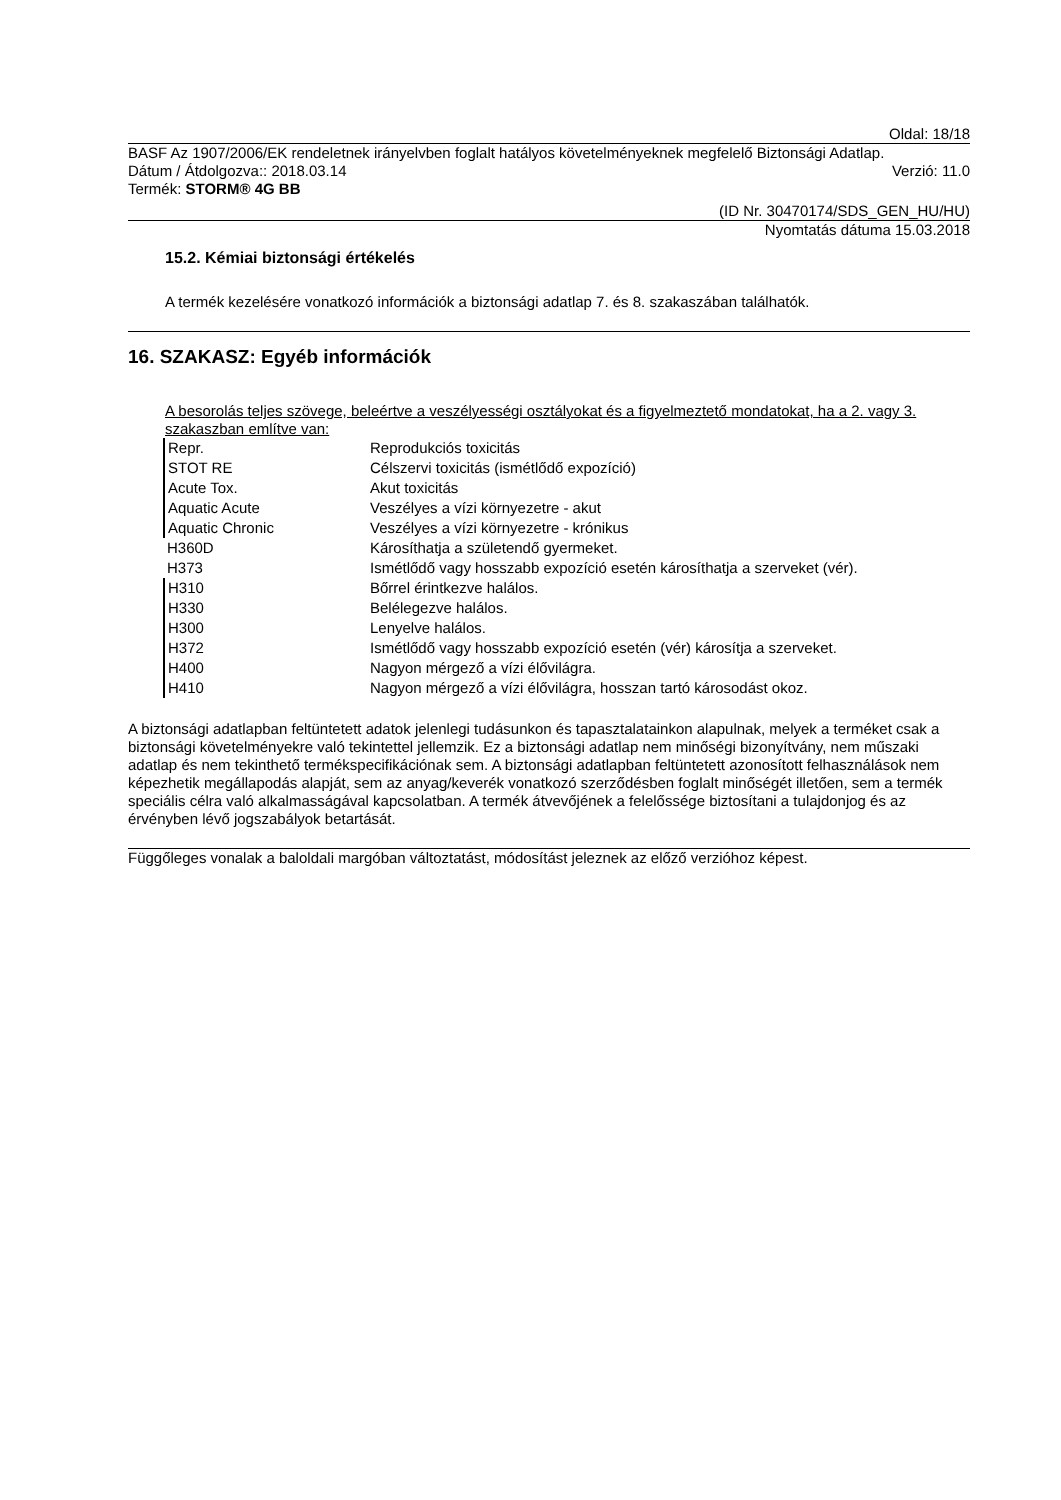Oldal: 18/18
BASF Az 1907/2006/EK rendeletnek irányelvben foglalt hatályos követelményeknek megfelelő Biztonsági Adatlap.
Dátum / Átdolgozva:: 2018.03.14 Verzió: 11.0
Termék: STORM® 4G BB
(ID Nr. 30470174/SDS_GEN_HU/HU)
Nyomtatás dátuma 15.03.2018
15.2. Kémiai biztonsági értékelés
A termék kezelésére vonatkozó információk a biztonsági adatlap 7. és 8. szakaszában találhatók.
16. SZAKASZ: Egyéb információk
A besorolás teljes szövege, beleértve a veszélyességi osztályokat és a figyelmeztető mondatokat, ha a 2. vagy 3. szakaszban említve van:
| Repr. | Reprodukciós toxicitás |
| STOT RE | Célszervi toxicitás (ismétlődő expozíció) |
| Acute Tox. | Akut toxicitás |
| Aquatic Acute | Veszélyes a vízi környezetre - akut |
| Aquatic Chronic | Veszélyes a vízi környezetre - krónikus |
| H360D | Károsíthatja a születendő gyermeket. |
| H373 | Ismétlődő vagy hosszabb expozíció esetén károsíthatja a szerveket (vér). |
| H310 | Bőrrel érintkezve halálos. |
| H330 | Belélegezve halálos. |
| H300 | Lenyelve halálos. |
| H372 | Ismétlődő vagy hosszabb expozíció esetén (vér) károsítja a szerveket. |
| H400 | Nagyon mérgező a vízi élővilágra. |
| H410 | Nagyon mérgező a vízi élővilágra, hosszan tartó károsodást okoz. |
A biztonsági adatlapban feltüntetett adatok jelenlegi tudásunkon és tapasztalatainkon alapulnak, melyek a terméket csak a biztonsági követelményekre való tekintettel jellemzik. Ez a biztonsági adatlap nem minőségi bizonyítvány, nem műszaki adatlap és nem tekinthető termékspecifikációnak sem. A biztonsági adatlapban feltüntetett azonosított felhasználások nem képezhetik megállapodás alapját, sem az anyag/keverék vonatkozó szerződésben foglalt minőségét illetően, sem a termék speciális célra való alkalmasságával kapcsolatban. A termék átvevőjének a felelőssége biztosítani a tulajdonjog és az érvényben lévő jogszabályok betartását.
Függőleges vonalak a baloldali margóban változtatást, módosítást jeleznek az előző verzióhoz képest.